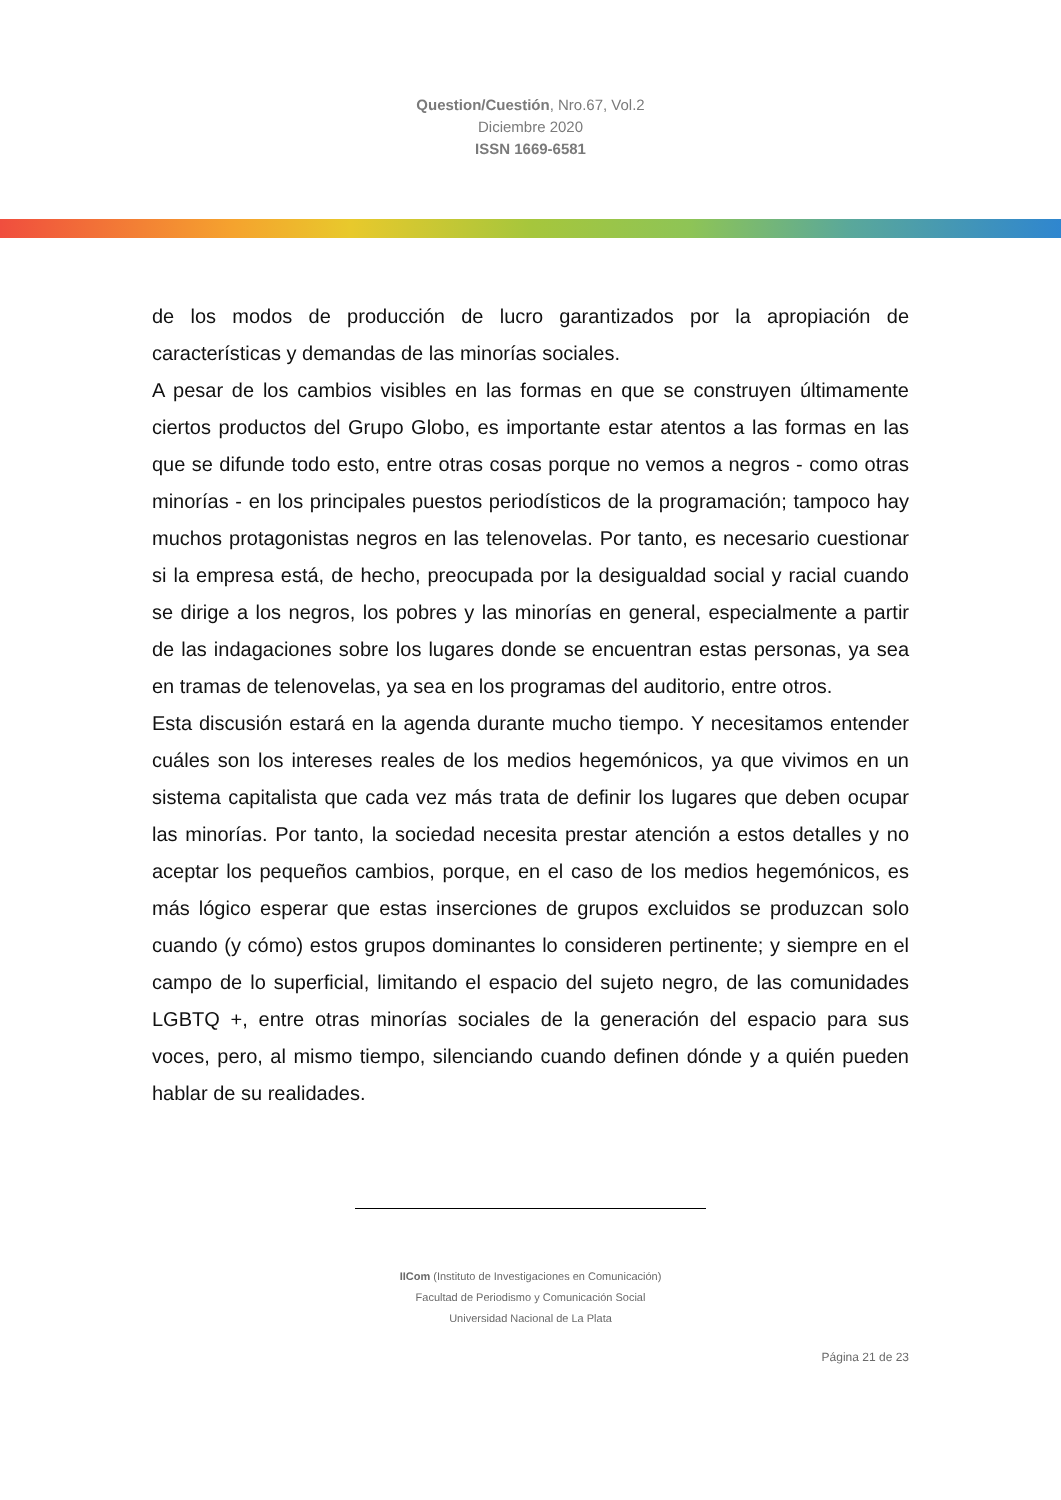Question/Cuestión, Nro.67, Vol.2
Diciembre 2020
ISSN 1669-6581
de los modos de producción de lucro garantizados por la apropiación de características y demandas de las minorías sociales.
A pesar de los cambios visibles en las formas en que se construyen últimamente ciertos productos del Grupo Globo, es importante estar atentos a las formas en las que se difunde todo esto, entre otras cosas porque no vemos a negros - como otras minorías - en los principales puestos periodísticos de la programación; tampoco hay muchos protagonistas negros en las telenovelas. Por tanto, es necesario cuestionar si la empresa está, de hecho, preocupada por la desigualdad social y racial cuando se dirige a los negros, los pobres y las minorías en general, especialmente a partir de las indagaciones sobre los lugares donde se encuentran estas personas, ya sea en tramas de telenovelas, ya sea en los programas del auditorio, entre otros.
Esta discusión estará en la agenda durante mucho tiempo. Y necesitamos entender cuáles son los intereses reales de los medios hegemónicos, ya que vivimos en un sistema capitalista que cada vez más trata de definir los lugares que deben ocupar las minorías. Por tanto, la sociedad necesita prestar atención a estos detalles y no aceptar los pequeños cambios, porque, en el caso de los medios hegemónicos, es más lógico esperar que estas inserciones de grupos excluidos se produzcan solo cuando (y cómo) estos grupos dominantes lo consideren pertinente; y siempre en el campo de lo superficial, limitando el espacio del sujeto negro, de las comunidades LGBTQ +, entre otras minorías sociales de la generación del espacio para sus voces, pero, al mismo tiempo, silenciando cuando definen dónde y a quién pueden hablar de su realidades.
IICom (Instituto de Investigaciones en Comunicación)
Facultad de Periodismo y Comunicación Social
Universidad Nacional de La Plata
Página 21 de 23